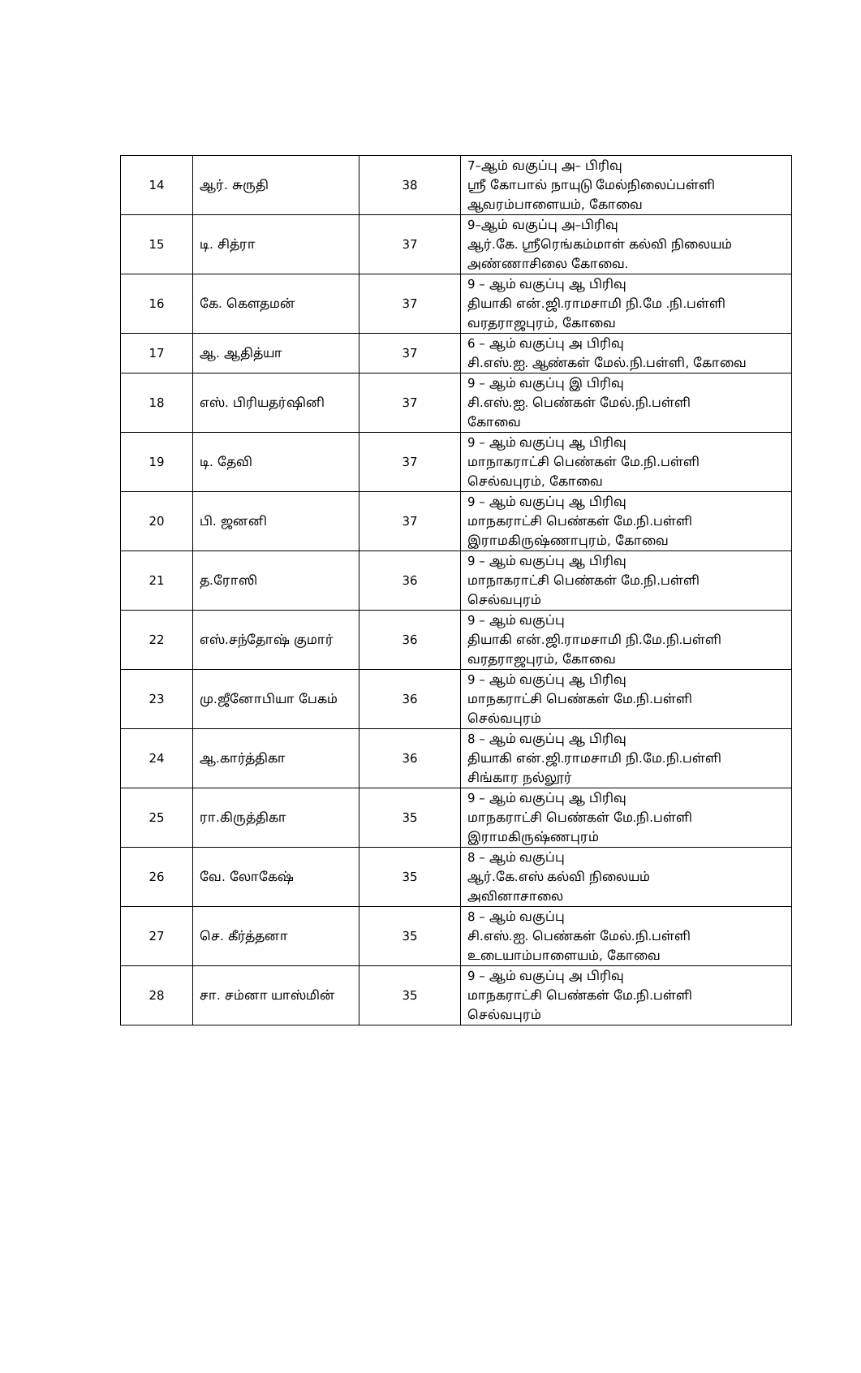| 14 | ஆர். சுருதி | 38 | 7–ஆம் வகுப்பு அ– பிரிவு ஸ்ரீ கோபால் நாயுடு மேல்நிலைப்பள்ளி ஆவரம்பாளையம், கோவை |
| 15 | டி. சித்ரா | 37 | 9–ஆம் வகுப்பு அ–பிரிவு ஆர்.கே. ஸ்ரீரெங்கம்மாள் கல்வி நிலையம் அண்ணாசிலை கோவை. |
| 16 | கே. கௌதமன் | 37 | 9 – ஆம் வகுப்பு ஆ பிரிவு தியாகி என்.ஜி.ராமசாமி நி.மே .நி.பள்ளி வரதராஜபுரம், கோவை |
| 17 | ஆ. ஆதித்யா | 37 | 6 – ஆம் வகுப்பு அ பிரிவு சி.எஸ்.ஐ. ஆண்கள் மேல்.நி.பள்ளி, கோவை |
| 18 | எஸ். பிரியதர்ஷினி | 37 | 9 – ஆம் வகுப்பு இ பிரிவு சி.எஸ்.ஐ. பெண்கள் மேல்.நி.பள்ளி கோவை |
| 19 | டி. தேவி | 37 | 9 – ஆம் வகுப்பு ஆ பிரிவு மாநாகராட்சி பெண்கள் மே.நி.பள்ளி செல்வபுரம், கோவை |
| 20 | பி. ஜனனி | 37 | 9 – ஆம் வகுப்பு ஆ பிரிவு மாநகராட்சி பெண்கள் மே.நி.பள்ளி இராமகிருஷ்ணாபுரம், கோவை |
| 21 | த.ரோஸி | 36 | 9 – ஆம் வகுப்பு ஆ பிரிவு மாநாகராட்சி பெண்கள் மே.நி.பள்ளி செல்வபுரம் |
| 22 | எஸ்.சந்தோஷ் குமார் | 36 | 9 – ஆம் வகுப்பு தியாகி என்.ஜி.ராமசாமி நி.மே.நி.பள்ளி வரதராஜபுரம், கோவை |
| 23 | மு.ஜீனோபியா பேகம் | 36 | 9 – ஆம் வகுப்பு ஆ பிரிவு மாநகராட்சி பெண்கள் மே.நி.பள்ளி செல்வபுரம் |
| 24 | ஆ.கார்த்திகா | 36 | 8 – ஆம் வகுப்பு ஆ பிரிவு தியாகி என்.ஜி.ராமசாமி நி.மே.நி.பள்ளி சிங்கார நல்லூர் |
| 25 | ரா.கிருத்திகா | 35 | 9 – ஆம் வகுப்பு ஆ பிரிவு மாநகராட்சி பெண்கள் மே.நி.பள்ளி இராமகிருஷ்ணபுரம் |
| 26 | வே. லோகேஷ் | 35 | 8 – ஆம் வகுப்பு ஆர்.கே.எஸ் கல்வி நிலையம் அவினாசாலை |
| 27 | செ. கீர்த்தனா | 35 | 8 – ஆம் வகுப்பு சி.எஸ்.ஐ. பெண்கள் மேல்.நி.பள்ளி உடையாம்பாளையம், கோவை |
| 28 | சா. சம்னா யாஸ்மின் | 35 | 9 – ஆம் வகுப்பு அ பிரிவு மாநகராட்சி பெண்கள் மே.நி.பள்ளி செல்வபுரம் |